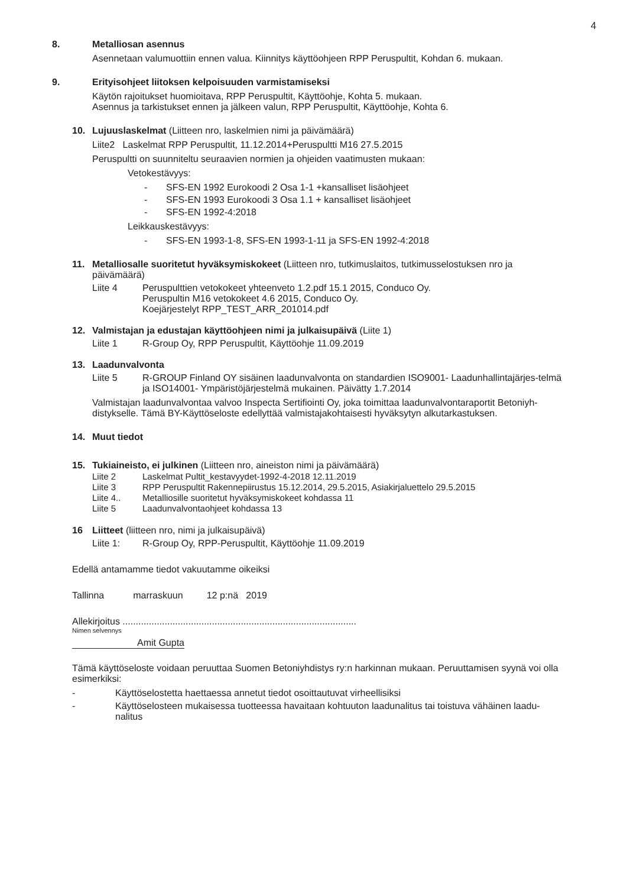4
8. Metalliosan asennus
Asennetaan valumuottiin ennen valua. Kiinnitys käyttöohjeen RPP Peruspultit, Kohdan 6. mukaan.
9. Erityisohjeet liitoksen kelpoisuuden varmistamiseksi
Käytön rajoitukset huomioitava, RPP Peruspultit, Käyttöohje, Kohta 5. mukaan.
Asennus ja tarkistukset ennen ja jälkeen valun, RPP Peruspultit, Käyttöohje, Kohta 6.
10. Lujuuslaskelmat (Liitteen nro, laskelmien nimi ja päivämäärä)
Liite2 Laskelmat RPP Peruspultit, 11.12.2014+Peruspultti M16 27.5.2015
Peruspultti on suunniteltu seuraavien normien ja ohjeiden vaatimusten mukaan:
Vetokestävyys:
- SFS-EN 1992 Eurokoodi 2 Osa 1-1 +kansalliset lisäohjeet
- SFS-EN 1993 Eurokoodi 3 Osa 1.1 + kansalliset lisäohjeet
- SFS-EN 1992-4:2018
Leikkauskestävyys:
- SFS-EN 1993-1-8, SFS-EN 1993-1-11 ja SFS-EN 1992-4:2018
11. Metalliosalle suoritetut hyväksymiskokeet (Liitteen nro, tutkimuslaitos, tutkimusselostuksen nro ja päivämäärä)
Liite 4 Peruspulttien vetokokeet yhteenveto 1.2.pdf 15.1 2015, Conduco Oy.
Peruspultin M16 vetokokeet 4.6 2015, Conduco Oy.
Koejärjestelyt RPP_TEST_ARR_201014.pdf
12. Valmistajan ja edustajan käyttöohjeen nimi ja julkaisupäivä (Liite 1)
Liite 1 R-Group Oy, RPP Peruspultit, Käyttöohje 11.09.2019
13. Laadunvalvonta
Liite 5 R-GROUP Finland OY sisäinen laadunvalvonta on standardien ISO9001- Laadunhallintajärjes-telmä ja ISO14001- Ympäristöjärjestelmä mukainen. Päivätty 1.7.2014
Valmistajan laadunvalvontaa valvoo Inspecta Sertifiointi Oy, joka toimittaa laadunvalvontaraportit Betoniyh-distykselle. Tämä BY-Käyttöseloste edellyttää valmistajakohtaisesti hyväksytyn alkutarkastuksen.
14. Muut tiedot
15. Tukiaineisto, ei julkinen (Liitteen nro, aineiston nimi ja päivämäärä)
Liite 2 Laskelmat Pultit_kestavyydet-1992-4-2018 12.11.2019
Liite 3 RPP Peruspultit Rakennepiirustus 15.12.2014, 29.5.2015, Asiakirjaluettelo 29.5.2015
Liite 4.. Metalliosille suoritetut hyväksymiskokeet kohdassa 11
Liite 5 Laadunvalvontaohjeet kohdassa 13
16 Liitteet (liitteen nro, nimi ja julkaisupäivä)
Liite 1: R-Group Oy, RPP-Peruspultit, Käyttöohje 11.09.2019
Edellä antamamme tiedot vakuutamme oikeiksi
Tallinna marraskuun 12 p:nä 2019
Allekirjoitus .........................................................................................
Nimen selvennys
Amit Gupta
Tämä käyttöseloste voidaan peruuttaa Suomen Betoniyhdistys ry:n harkinnan mukaan. Peruuttamisen syynä voi olla esimerkiksi:
- Käyttöselostetta haettaessa annetut tiedot osoittautuvat virheellisiksi
- Käyttöselosteen mukaisessa tuotteessa havaitaan kohtuuton laadunalitus tai toistuva vähäinen laadu-nalitus